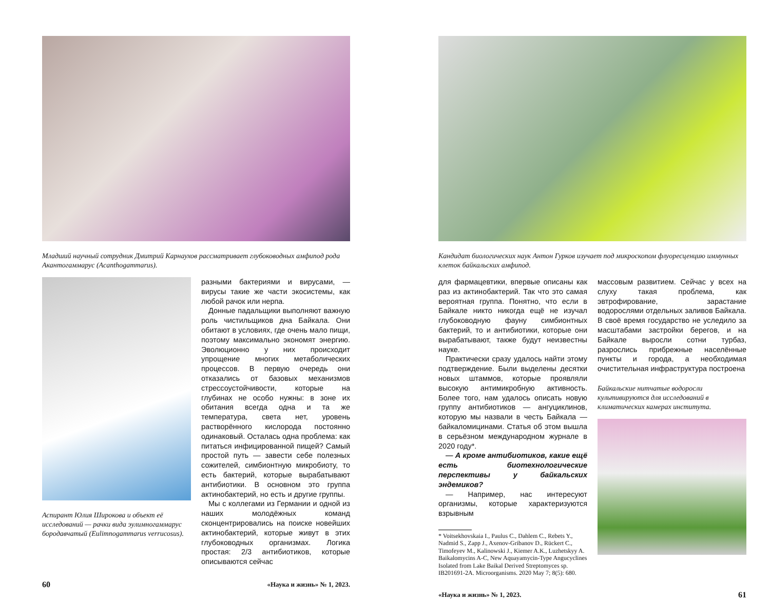Младший научный сотрудник Дмитрий Карнаухов рассматривает глубоководных амфипод рода Акантогаммарус (Acanthogammarus).
Аспирант Юлия Широкова и объект её исследований — рачки вида эулимногаммарус бородавчатый (Eulimnogammarus verrucosus).
разными бактериями и вирусами, — вирусы такие же части экосистемы, как любой рачок или нерпа.
Донные падальщики выполняют важную роль чистильщиков дна Байкала. Они обитают в условиях, где очень мало пищи, поэтому максимально экономят энергию. Эволюционно у них происходит упрощение многих метаболических процессов. В первую очередь они отказались от базовых механизмов стрессоустойчивости, которые на глубинах не особо нужны: в зоне их обитания всегда одна и та же температура, света нет, уровень растворённого кислорода постоянно одинаковый. Осталась одна проблема: как питаться инфицированной пищей? Самый простой путь — завести себе полезных сожителей, симбионтную микробиоту, то есть бактерий, которые вырабатывают антибиотики. В основном это группа актинобактерий, но есть и другие группы.
Мы с коллегами из Германии и одной из наших молодёжных команд сконцентрировались на поиске новейших актинобактерий, которые живут в этих глубоководных организмах. Логика простая: 2/3 антибиотиков, которые описываются сейчас
60 «Наука и жизнь» № 1, 2023.
Кандидат биологических наук Антон Гурков изучает под микроскопом флуоресценцию иммунных клеток байкальских амфипод.
для фармацевтики, впервые описаны как раз из актинобактерий. Так что это самая вероятная группа. Понятно, что если в Байкале никто никогда ещё не изучал глубоководную фауну симбионтных бактерий, то и антибиотики, которые они вырабатывают, также будут неизвестны науке.
Практически сразу удалось найти этому подтверждение. Были выделены десятки новых штаммов, которые проявляли высокую антимикробную активность. Более того, нам удалось описать новую группу антибиотиков — ангуциклинов, которую мы назвали в честь Байкала — байкаломицинами. Статья об этом вышла в серьёзном международном журнале в 2020 году*.
— А кроме антибиотиков, какие ещё есть биотехнологические перспективы у байкальских эндемиков?
— Например, нас интересуют организмы, которые характеризуются взрывным
* Voitsekhovskaia I., Paulus C., Dahlem C., Rebets Y., Nadmid S., Zapp J., Axenov-Gribanov D., Rückert C., Timofeyev M., Kalinowski J., Kiemer A.K., Luzhetskyy A. Baikalomycins A-C, New Aquayamycin-Type Angucyclines Isolated from Lake Baikal Derived Streptomyces sp. IB201691-2A. Microorganisms. 2020 May 7; 8(5): 680.
массовым развитием. Сейчас у всех на слуху такая проблема, как эвтрофирование, зарастание водорослями отдельных заливов Байкала. В своё время государство не уследило за масштабами застройки берегов, и на Байкале выросли сотни турбаз, разрослись прибрежные населённые пункты и города, а необходимая очистительная инфраструктура построена
Байкальские нитчатые водоросли культивируются для исследований в климатических камерах института.
«Наука и жизнь» № 1, 2023. 61